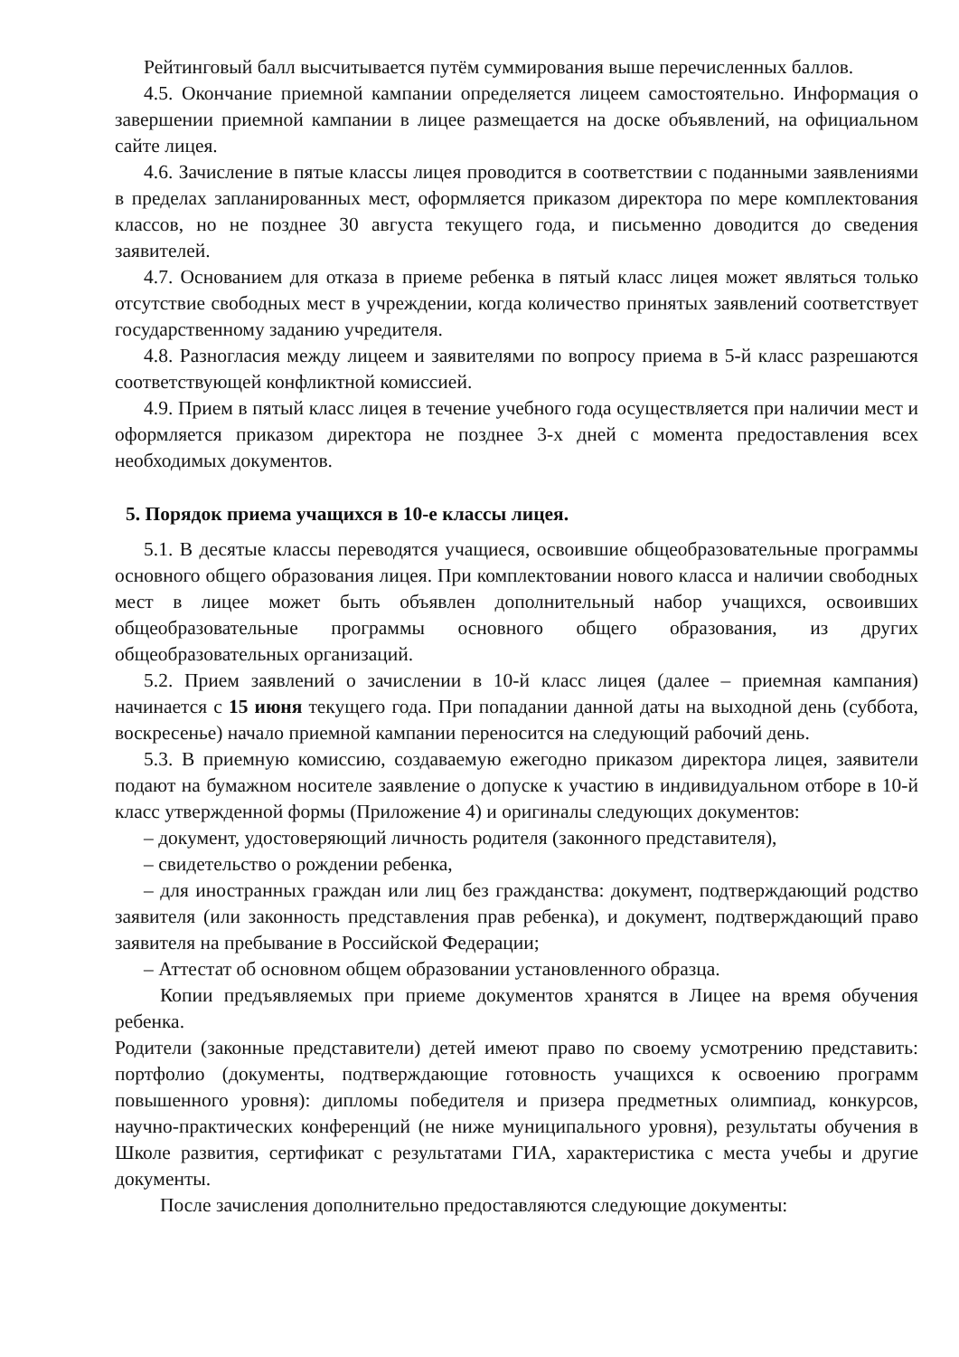Рейтинговый балл высчитывается путём суммирования выше перечисленных баллов.
4.5. Окончание приемной кампании определяется лицеем самостоятельно. Информация о завершении приемной кампании в лицее размещается на доске объявлений, на официальном сайте лицея.
4.6. Зачисление в пятые классы лицея проводится в соответствии с поданными заявлениями в пределах запланированных мест, оформляется приказом директора по мере комплектования классов, но не позднее 30 августа текущего года, и письменно доводится до сведения заявителей.
4.7. Основанием для отказа в приеме ребенка в пятый класс лицея может являться только отсутствие свободных мест в учреждении, когда количество принятых заявлений соответствует государственному заданию учредителя.
4.8. Разногласия между лицеем и заявителями по вопросу приема в 5-й класс разрешаются соответствующей конфликтной комиссией.
4.9. Прием в пятый класс лицея в течение учебного года осуществляется при наличии мест и оформляется приказом директора не позднее 3-х дней с момента предоставления всех необходимых документов.
5. Порядок приема учащихся в 10-е классы лицея.
5.1. В десятые классы переводятся учащиеся, освоившие общеобразовательные программы основного общего образования лицея. При комплектовании нового класса и наличии свободных мест в лицее может быть объявлен дополнительный набор учащихся, освоивших общеобразовательные программы основного общего образования, из других общеобразовательных организаций.
5.2. Прием заявлений о зачислении в 10-й класс лицея (далее – приемная кампания) начинается с 15 июня текущего года. При попадании данной даты на выходной день (суббота, воскресенье) начало приемной кампании переносится на следующий рабочий день.
5.3. В приемную комиссию, создаваемую ежегодно приказом директора лицея, заявители подают на бумажном носителе заявление о допуске к участию в индивидуальном отборе в 10-й класс утвержденной формы (Приложение 4) и оригиналы следующих документов:
– документ, удостоверяющий личность родителя (законного представителя),
– свидетельство о рождении ребенка,
– для иностранных граждан или лиц без гражданства: документ, подтверждающий родство заявителя (или законность представления прав ребенка), и документ, подтверждающий право заявителя на пребывание в Российской Федерации;
– Аттестат об основном общем образовании установленного образца.
Копии предъявляемых при приеме документов хранятся в Лицее на время обучения ребенка.
Родители (законные представители) детей имеют право по своему усмотрению представить: портфолио (документы, подтверждающие готовность учащихся к освоению программ повышенного уровня): дипломы победителя и призера предметных олимпиад, конкурсов, научно-практических конференций (не ниже муниципального уровня), результаты обучения в Школе развития, сертификат с результатами ГИА, характеристика с места учебы и другие документы.
После зачисления дополнительно предоставляются следующие документы: